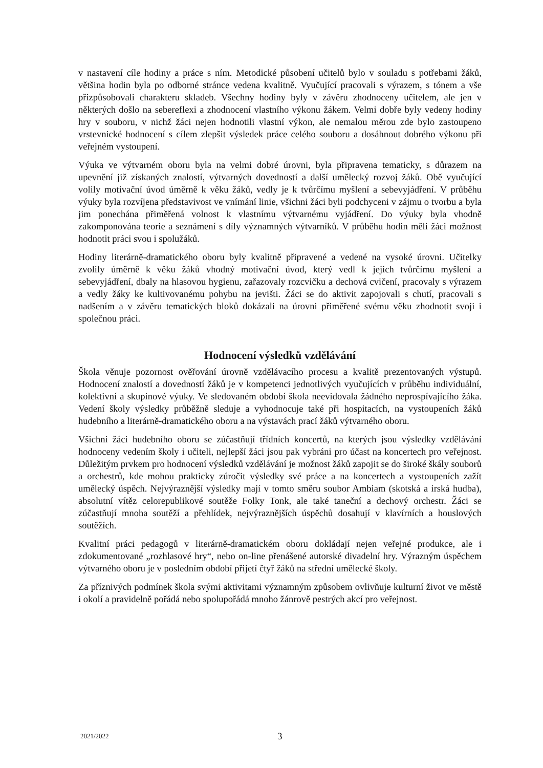v nastavení cíle hodiny a práce s ním. Metodické působení učitelů bylo v souladu s potřebami žáků, většina hodin byla po odborné stránce vedena kvalitně. Vyučující pracovali s výrazem, s tónem a vše přizpůsobovali charakteru skladeb. Všechny hodiny byly v závěru zhodnoceny učitelem, ale jen v některých došlo na sebereflexi a zhodnocení vlastního výkonu žákem. Velmi dobře byly vedeny hodiny hry v souboru, v nichž žáci nejen hodnotili vlastní výkon, ale nemalou měrou zde bylo zastoupeno vrstevnické hodnocení s cílem zlepšit výsledek práce celého souboru a dosáhnout dobrého výkonu při veřejném vystoupení.
Výuka ve výtvarném oboru byla na velmi dobré úrovni, byla připravena tematicky, s důrazem na upevnění již získaných znalostí, výtvarných dovedností a další umělecký rozvoj žáků. Obě vyučující volily motivační úvod úměrně k věku žáků, vedly je k tvůrčímu myšlení a sebevyjádření. V průběhu výuky byla rozvíjena představivost ve vnímání linie, všichni žáci byli podchyceni v zájmu o tvorbu a byla jim ponechána přiměřená volnost k vlastnímu výtvarnému vyjádření. Do výuky byla vhodně zakomponována teorie a seznámení s díly významných výtvarníků. V průběhu hodin měli žáci možnost hodnotit práci svou i spolužáků.
Hodiny literárně-dramatického oboru byly kvalitně připravené a vedené na vysoké úrovni. Učitelky zvolily úměrně k věku žáků vhodný motivační úvod, který vedl k jejich tvůrčímu myšlení a sebevyjádření, dbaly na hlasovou hygienu, zařazovaly rozcvičku a dechová cvičení, pracovaly s výrazem a vedly žáky ke kultivovanému pohybu na jevišti. Žáci se do aktivit zapojovali s chutí, pracovali s nadšením a v závěru tematických bloků dokázali na úrovni přiměřené svému věku zhodnotit svoji i společnou práci.
Hodnocení výsledků vzdělávání
Škola věnuje pozornost ověřování úrovně vzdělávacího procesu a kvalitě prezentovaných výstupů. Hodnocení znalostí a dovedností žáků je v kompetenci jednotlivých vyučujících v průběhu individuální, kolektivní a skupinové výuky. Ve sledovaném období škola neevidovala žádného neprospívajícího žáka. Vedení školy výsledky průběžně sleduje a vyhodnocuje také při hospitacích, na vystoupeních žáků hudebního a literárně-dramatického oboru a na výstavách prací žáků výtvarného oboru.
Všichni žáci hudebního oboru se zúčastňují třídních koncertů, na kterých jsou výsledky vzdělávání hodnoceny vedením školy i učiteli, nejlepší žáci jsou pak vybráni pro účast na koncertech pro veřejnost. Důležitým prvkem pro hodnocení výsledků vzdělávání je možnost žáků zapojit se do široké škály souborů a orchestrů, kde mohou prakticky zúročit výsledky své práce a na koncertech a vystoupeních zažít umělecký úspěch. Nejvýraznější výsledky mají v tomto směru soubor Ambiam (skotská a irská hudba), absolutní vítěz celorepublikové soutěže Folky Tonk, ale také taneční a dechový orchestr. Žáci se zúčastňují mnoha soutěží a přehlídek, nejvýraznějších úspěchů dosahují v klavírních a houslových soutěžích.
Kvalitní práci pedagogů v literárně-dramatickém oboru dokládají nejen veřejné produkce, ale i zdokumentované „rozhlasové hry“, nebo on-line přenášené autorské divadelní hry. Výrazným úspěchem výtvarného oboru je v posledním období přijetí čtyř žáků na střední umělecké školy.
Za příznivých podmínek škola svými aktivitami významným způsobem ovlivňuje kulturní život ve městě i okolí a pravidelně pořádá nebo spolupořádá mnoho žánrově pestrých akcí pro veřejnost.
2021/2022 3